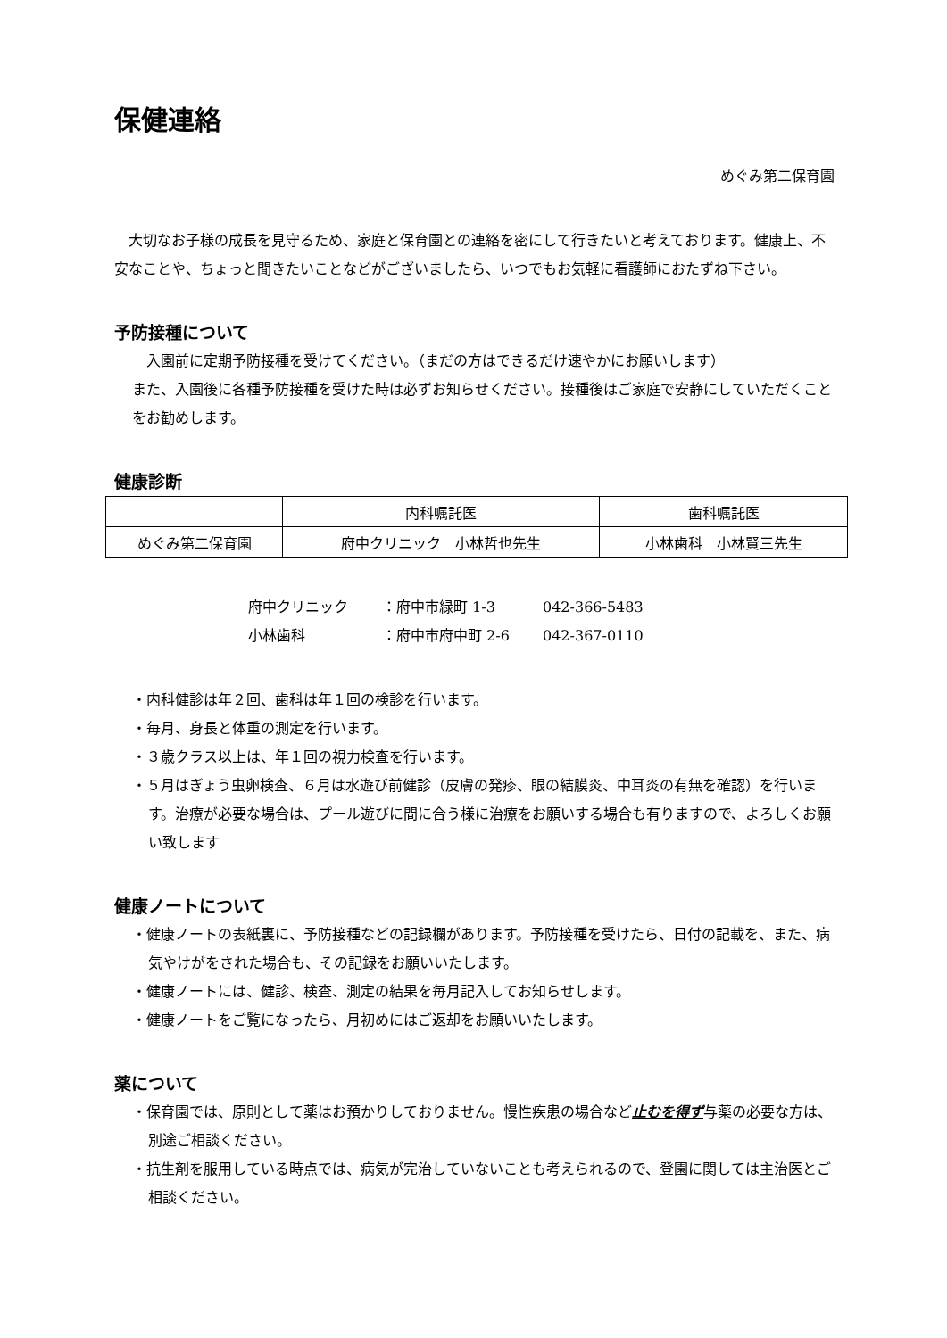保健連絡
めぐみ第二保育園
　大切なお子様の成長を見守るため、家庭と保育園との連絡を密にして行きたいと考えております。健康上、不安なことや、ちょっと聞きたいことなどがございましたら、いつでもお気軽に看護師におたずね下さい。
予防接種について
　入園前に定期予防接種を受けてください。（まだの方はできるだけ速やかにお願いします）
また、入園後に各種予防接種を受けた時は必ずお知らせください。接種後はご家庭で安静にしていただくことをお勧めします。
健康診断
| | 内科嘱託医 | 歯科嘱託医 |
| めぐみ第二保育園 | 府中クリニック 小林哲也先生 | 小林歯科 小林賢三先生 |
府中クリニック ：府中市緑町 1-3 042-366-5483
小林歯科 ：府中市府中町 2-6 042-367-0110
・内科健診は年２回、歯科は年１回の検診を行います。
・毎月、身長と体重の測定を行います。
・３歳クラス以上は、年１回の視力検査を行います。
・５月はぎょう虫卵検査、６月は水遊び前健診（皮膚の発疹、眼の結膜炎、中耳炎の有無を確認）を行います。治療が必要な場合は、プール遊びに間に合う様に治療をお願いする場合も有りますので、よろしくお願い致します
健康ノートについて
・健康ノートの表紙裏に、予防接種などの記録欄があります。予防接種を受けたら、日付の記載を、また、病気やけがをされた場合も、その記録をお願いいたします。
・健康ノートには、健診、検査、測定の結果を毎月記入してお知らせします。
・健康ノートをご覧になったら、月初めにはご返却をお願いいたします。
薬について
・保育園では、原則として薬はお預かりしておりません。慢性疾患の場合など止むを得ず与薬の必要な方は、別途ご相談ください。
・抗生剤を服用している時点では、病気が完治していないことも考えられるので、登園に関しては主治医とご相談ください。